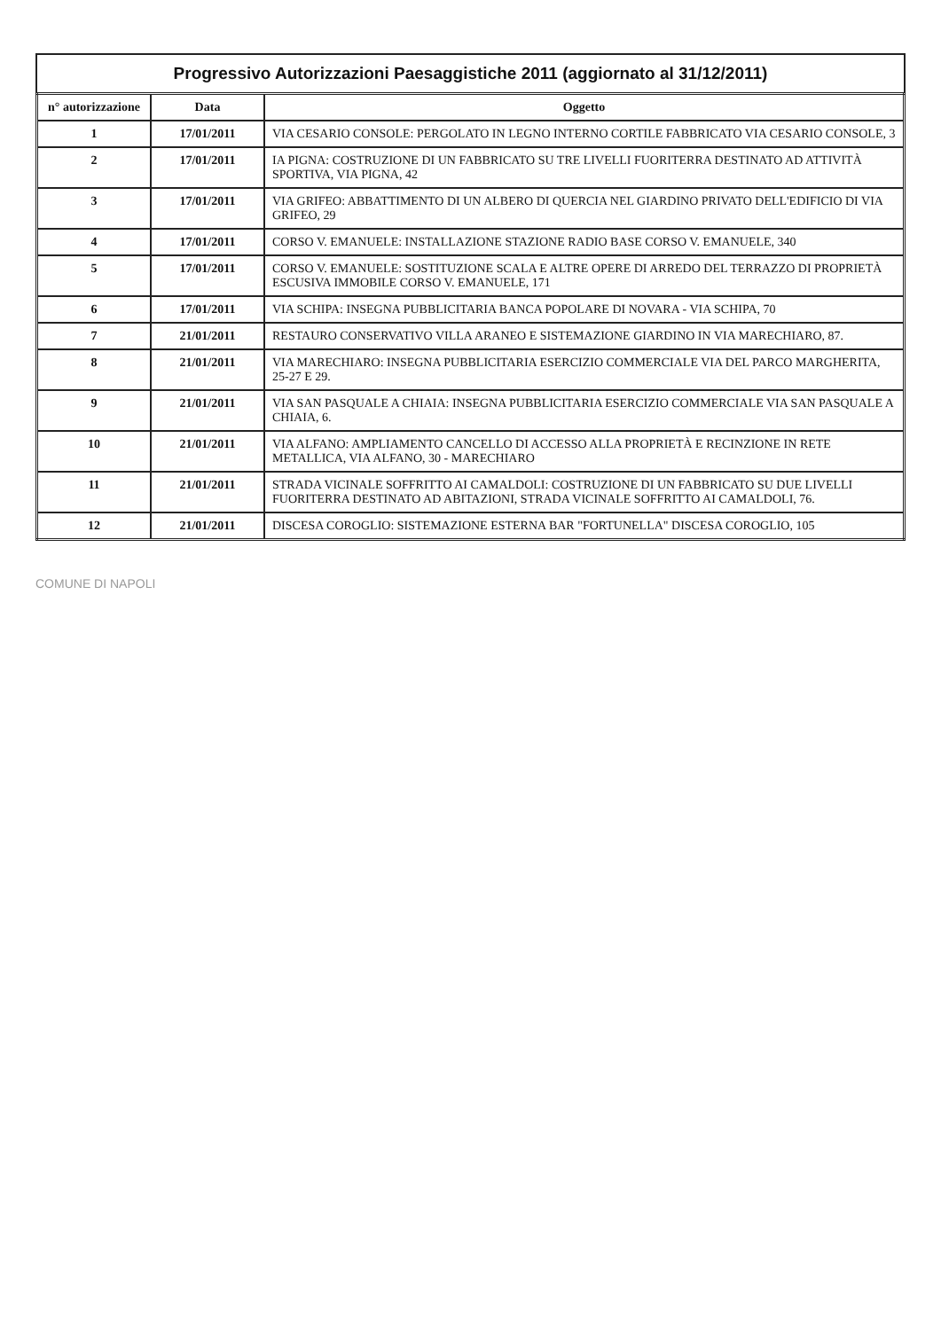Progressivo Autorizzazioni Paesaggistiche 2011 (aggiornato al 31/12/2011)
| n° autorizzazione | Data | Oggetto |
| --- | --- | --- |
| 1 | 17/01/2011 | VIA CESARIO CONSOLE: PERGOLATO IN LEGNO INTERNO CORTILE FABBRICATO VIA CESARIO CONSOLE, 3 |
| 2 | 17/01/2011 | IA PIGNA: COSTRUZIONE DI UN FABBRICATO SU TRE LIVELLI FUORITERRA DESTINATO AD ATTIVITÀ SPORTIVA, VIA PIGNA, 42 |
| 3 | 17/01/2011 | VIA GRIFEO: ABBATTIMENTO DI UN ALBERO DI QUERCIA NEL GIARDINO PRIVATO DELL'EDIFICIO DI VIA GRIFEO, 29 |
| 4 | 17/01/2011 | CORSO V. EMANUELE: INSTALLAZIONE STAZIONE RADIO BASE CORSO V. EMANUELE, 340 |
| 5 | 17/01/2011 | CORSO V. EMANUELE: SOSTITUZIONE SCALA E ALTRE OPERE DI ARREDO DEL TERRAZZO DI PROPRIETÀ ESCUSIVA IMMOBILE CORSO V. EMANUELE, 171 |
| 6 | 17/01/2011 | VIA SCHIPA: INSEGNA PUBBLICITARIA BANCA POPOLARE DI NOVARA - VIA SCHIPA, 70 |
| 7 | 21/01/2011 | RESTAURO CONSERVATIVO VILLA ARANEO E SISTEMAZIONE GIARDINO IN VIA MARECHIARO, 87. |
| 8 | 21/01/2011 | VIA MARECHIARO: INSEGNA PUBBLICITARIA ESERCIZIO COMMERCIALE VIA DEL PARCO MARGHERITA, 25-27 E 29. |
| 9 | 21/01/2011 | VIA SAN PASQUALE A CHIAIA: INSEGNA PUBBLICITARIA ESERCIZIO COMMERCIALE VIA SAN PASQUALE A CHIAIA, 6. |
| 10 | 21/01/2011 | VIA ALFANO: AMPLIAMENTO CANCELLO DI ACCESSO ALLA PROPRIETÀ E RECINZIONE IN RETE METALLICA, VIA ALFANO, 30 - MARECHIARO |
| 11 | 21/01/2011 | STRADA VICINALE SOFFRITTO AI CAMALDOLI: COSTRUZIONE DI UN FABBRICATO SU DUE LIVELLI FUORITERRA DESTINATO AD ABITAZIONI, STRADA VICINALE SOFFRITTO AI CAMALDOLI, 76. |
| 12 | 21/01/2011 | DISCESA COROGLIO: SISTEMAZIONE ESTERNA BAR "FORTUNELLA" DISCESA COROGLIO, 105 |
COMUNE DI NAPOLI